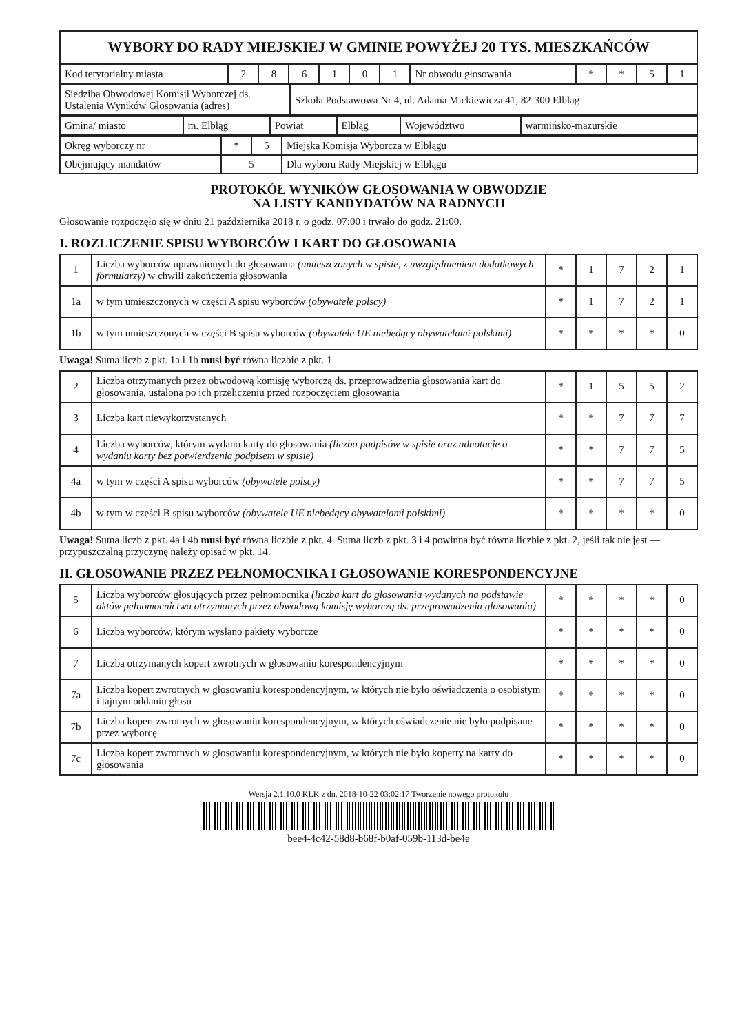| WYBORY DO RADY MIEJSKIEJ W GMINIE POWYŻEJ 20 TYS. MIESZKAŃCÓW |
| --- |
| Kod terytorialny miasta | 2 | 8 | 6 | 1 | 0 | 1 | Nr obwodu głosowania | * | * | 5 | 1 |
| Siedziba Obwodowej Komisji Wyborczej ds. Ustalenia Wyników Głosowania (adres) | Szkoła Podstawowa Nr 4, ul. Adama Mickiewicza 41, 82-300 Elbląg |
| Gmina/ miasto | m. Elbląg | Powiat | Elbląg | Województwo | warmińsko-mazurskie |
| Okręg wyborczy nr | * | 5 | Miejska Komisja Wyborcza w Elblągu |
| Obejmujący mandatów | 5 | | Dla wyboru Rady Miejskiej w Elblągu |
PROTOKÓŁ WYNIKÓW GŁOSOWANIA W OBWODZIE
NA LISTY KANDYDATÓW NA RADNYCH
Głosowanie rozpoczęło się w dniu 21 października 2018 r. o godz. 07:00 i trwało do godz. 21:00.
I. ROZLICZENIE SPISU WYBORCÓW I KART DO GŁOSOWANIA
| 1 | Liczba wyborców uprawnionych do głosowania (umieszczonych w spisie, z uwzględnieniem dodatkowych formularzy) w chwili zakończenia głosowania | * | 1 | 7 | 2 | 1 |
| 1a | w tym umieszczonych w części A spisu wyborców (obywatele polscy) | * | 1 | 7 | 2 | 1 |
| 1b | w tym umieszczonych w części B spisu wyborców (obywatele UE niebędący obywatelami polskimi) | * | * | * | * | 0 |
Uwaga! Suma liczb z pkt. 1a i 1b musi być równa liczbie z pkt. 1
| 2 | Liczba otrzymanych przez obwodową komisję wyborczą ds. przeprowadzenia głosowania kart do głosowania, ustalona po ich przeliczeniu przed rozpoczęciem głosowania | * | 1 | 5 | 5 | 2 |
| 3 | Liczba kart niewykorzystanych | * | * | 7 | 7 | 7 |
| 4 | Liczba wyborców, którym wydano karty do głosowania (liczba podpisów w spisie oraz adnotacje o wydaniu karty bez potwierdzenia podpisem w spisie) | * | * | 7 | 7 | 5 |
| 4a | w tym w części A spisu wyborców (obywatele polscy) | * | * | 7 | 7 | 5 |
| 4b | w tym w części B spisu wyborców (obywatele UE niebędący obywatelami polskimi) | * | * | * | * | 0 |
Uwaga! Suma liczb z pkt. 4a i 4b musi być równa liczbie z pkt. 4. Suma liczb z pkt. 3 i 4 powinna być równa liczbie z pkt. 2, jeśli tak nie jest — przypuszczalną przyczynę należy opisać w pkt. 14.
II. GŁOSOWANIE PRZEZ PEŁNOMOCNIKA I GŁOSOWANIE KORESPONDENCYJNE
| 5 | Liczba wyborców głosujących przez pełnomocnika (liczba kart do głosowania wydanych na podstawie aktów pełnomocnictwa otrzymanych przez obwodową komisję wyborczą ds. przeprowadzenia głosowania) | * | * | * | * | 0 |
| 6 | Liczba wyborców, którym wysłano pakiety wyborcze | * | * | * | * | 0 |
| 7 | Liczba otrzymanych kopert zwrotnych w głosowaniu korespondencyjnym | * | * | * | * | 0 |
| 7a | Liczba kopert zwrotnych w głosowaniu korespondencyjnym, w których nie było oświadczenia o osobistym i tajnym oddaniu głosu | * | * | * | * | 0 |
| 7b | Liczba kopert zwrotnych w głosowaniu korespondencyjnym, w których oświadczenie nie było podpisane przez wyborcę | * | * | * | * | 0 |
| 7c | Liczba kopert zwrotnych w głosowaniu korespondencyjnym, w których nie było koperty na karty do głosowania | * | * | * | * | 0 |
Wersja 2.1.10.0 KLK z dn. 2018-10-22 03:02:17 Tworzenie nowego protokołu
bee4-4c42-58d8-b68f-b0af-059b-113d-be4e